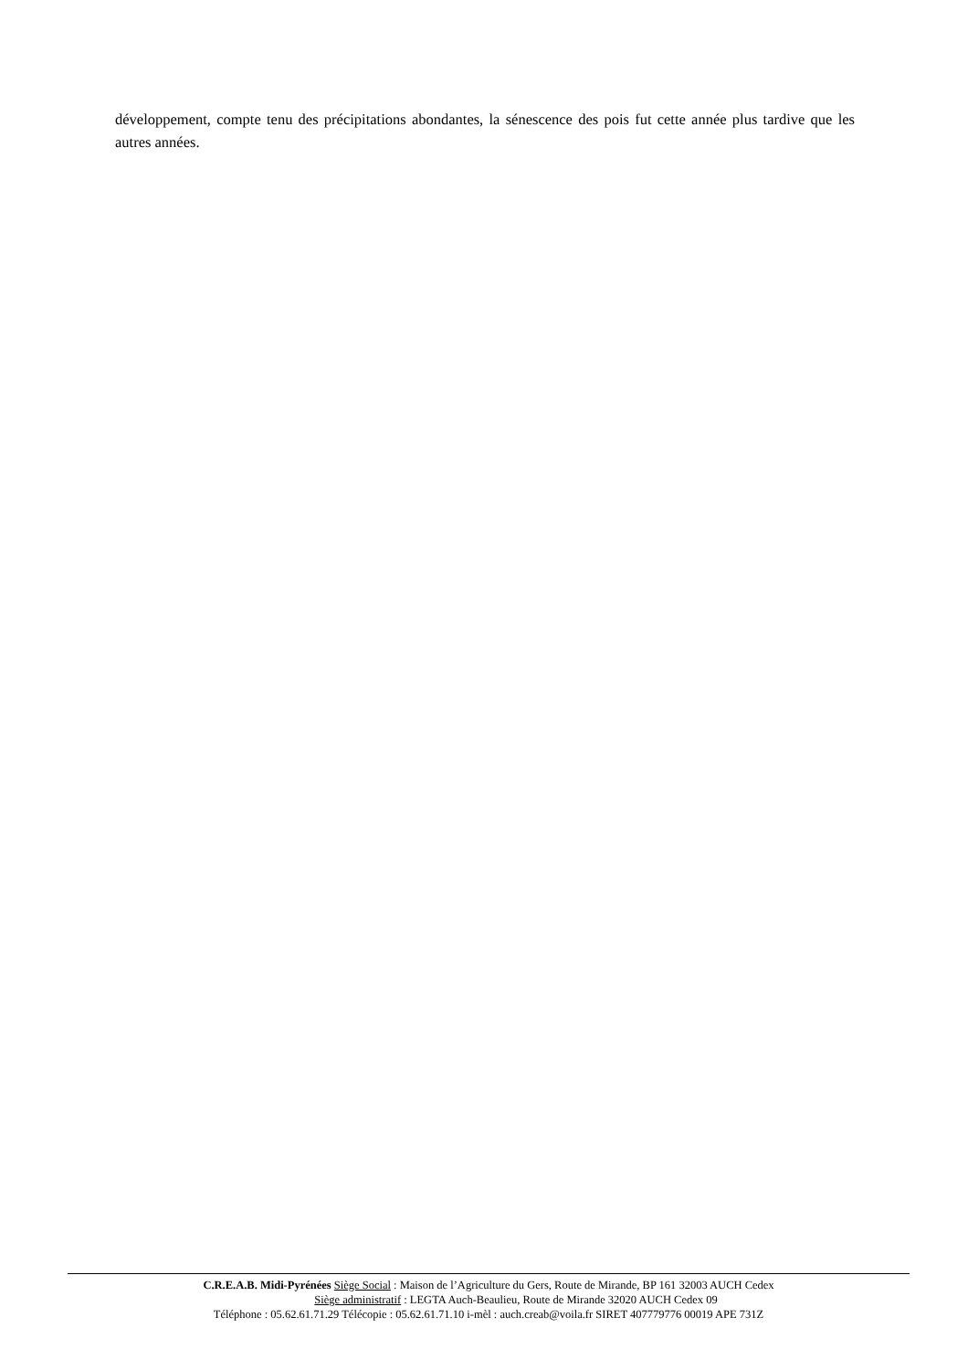développement, compte tenu des précipitations abondantes, la sénescence des pois fut cette année plus tardive que les autres années.
C.R.E.A.B. Midi-Pyrénées Siège Social : Maison de l’Agriculture du Gers, Route de Mirande, BP 161 32003 AUCH Cedex
Siège administratif : LEGTA Auch-Beaulieu, Route de Mirande 32020 AUCH Cedex 09
Téléphone : 05.62.61.71.29 Télécopie : 05.62.61.71.10 i-mèl : auch.creab@voila.fr SIRET 407779776 00019 APE 731Z